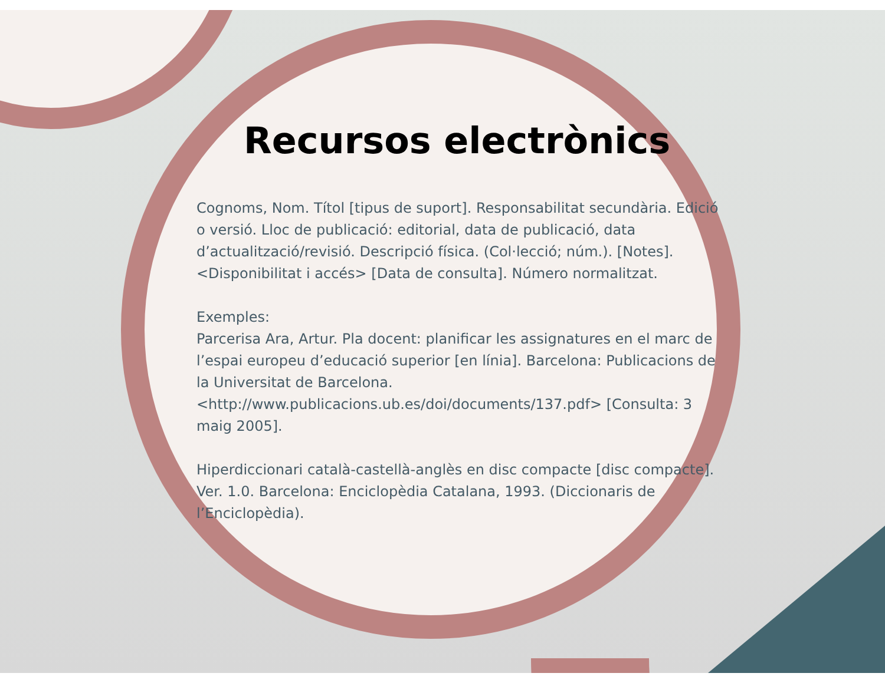Recursos electrònics
Cognoms, Nom. Títol [tipus de suport]. Responsabilitat secundària. Edició o versió. Lloc de publicació: editorial, data de publicació, data d’actualització/revisió. Descripció física. (Col·lecció; núm.). [Notes]. <Disponibilitat i accés> [Data de consulta]. Número normalitzat.
Exemples:
Parcerisa Ara, Artur. Pla docent: planificar les assignatures en el marc de l’espai europeu d’educació superior [en línia]. Barcelona: Publicacions de la Universitat de Barcelona. <http://www.publicacions.ub.es/doi/documents/137.pdf> [Consulta: 3 maig 2005].
Hiperdiccionari català-castellà-anglès en disc compacte [disc compacte]. Ver. 1.0. Barcelona: Enciclopèdia Catalana, 1993. (Diccionaris de l’Enciclopèdia).